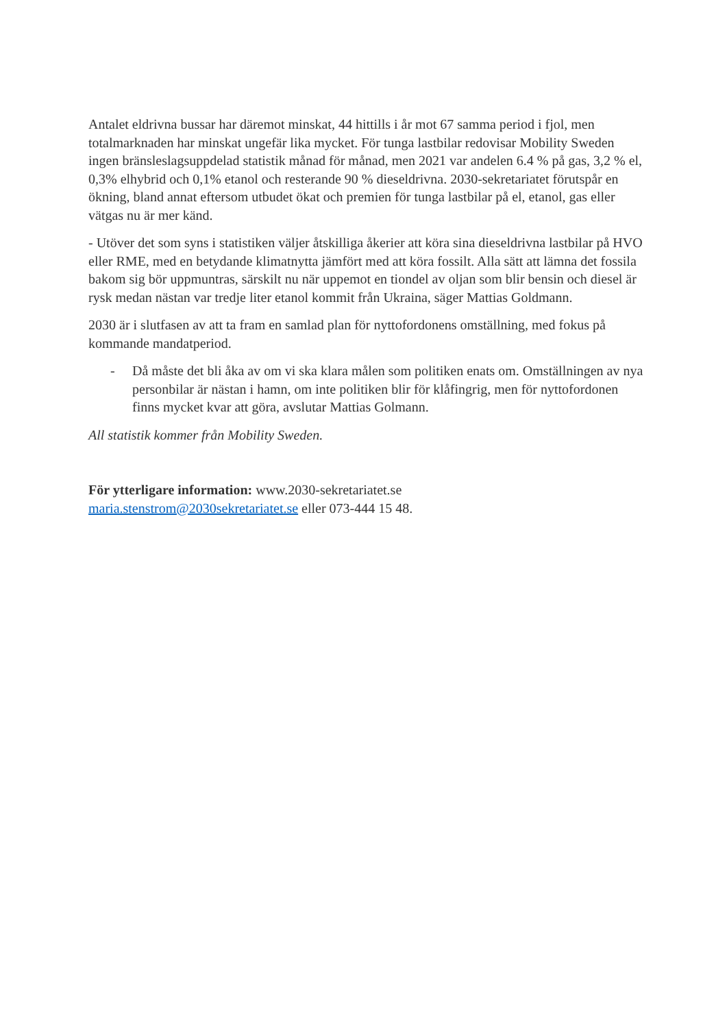Antalet eldrivna bussar har däremot minskat, 44 hittills i år mot 67 samma period i fjol, men totalmarknaden har minskat ungefär lika mycket. För tunga lastbilar redovisar Mobility Sweden ingen bränsleslagsuppdelad statistik månad för månad, men 2021 var andelen 6.4 % på gas, 3,2 % el, 0,3% elhybrid och 0,1% etanol och resterande 90 % dieseldrivna. 2030-sekretariatet förutspår en ökning, bland annat eftersom utbudet ökat och premien för tunga lastbilar på el, etanol, gas eller vätgas nu är mer känd.
- Utöver det som syns i statistiken väljer åtskilliga åkerier att köra sina dieseldrivna lastbilar på HVO eller RME, med en betydande klimatnytta jämfört med att köra fossilt. Alla sätt att lämna det fossila bakom sig bör uppmuntras, särskilt nu när uppemot en tiondel av oljan som blir bensin och diesel är rysk medan nästan var tredje liter etanol kommit från Ukraina, säger Mattias Goldmann.
2030 är i slutfasen av att ta fram en samlad plan för nyttofordonens omställning, med fokus på kommande mandatperiod.
- Då måste det bli åka av om vi ska klara målen som politiken enats om. Omställningen av nya personbilar är nästan i hamn, om inte politiken blir för klåfingrig, men för nyttofordonen finns mycket kvar att göra, avslutar Mattias Golmann.
All statistik kommer från Mobility Sweden.
För ytterligare information: www.2030-sekretariatet.se
maria.stenstrom@2030sekretariatet.se eller 073-444 15 48.